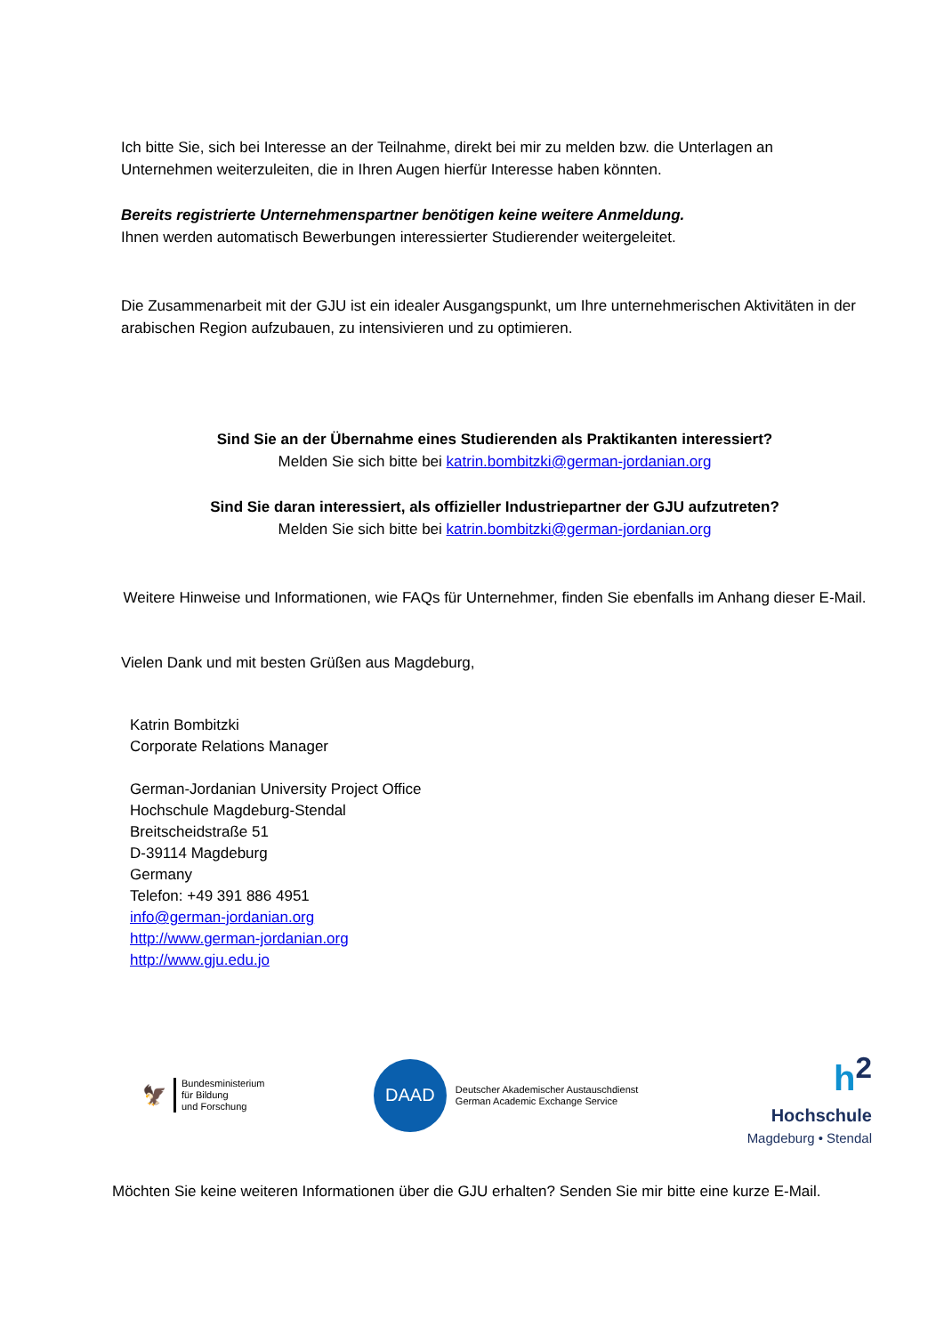Ich bitte Sie, sich bei Interesse an der Teilnahme, direkt bei mir zu melden bzw. die Unterlagen an Unternehmen weiterzuleiten, die in Ihren Augen hierfür Interesse haben könnten.
Bereits registrierte Unternehmenspartner benötigen keine weitere Anmeldung.
Ihnen werden automatisch Bewerbungen interessierter Studierender weitergeleitet.
Die Zusammenarbeit mit der GJU ist ein idealer Ausgangspunkt, um Ihre unternehmerischen Aktivitäten in der arabischen Region aufzubauen, zu intensivieren und zu optimieren.
Sind Sie an der Übernahme eines Studierenden als Praktikanten interessiert?
Melden Sie sich bitte bei katrin.bombitzki@german-jordanian.org
Sind Sie daran interessiert, als offizieller Industriepartner der GJU aufzutreten?
Melden Sie sich bitte bei katrin.bombitzki@german-jordanian.org
Weitere Hinweise und Informationen, wie FAQs für Unternehmer, finden Sie ebenfalls im Anhang dieser E-Mail.
Vielen Dank und mit besten Grüßen aus Magdeburg,
Katrin Bombitzki
Corporate Relations Manager
German-Jordanian University Project Office
Hochschule Magdeburg-Stendal
Breitscheidstraße 51
D-39114 Magdeburg
Germany
Telefon: +49 391 886 4951
info@german-jordanian.org
http://www.german-jordanian.org
http://www.gju.edu.jo
🦅
Bundesministerium
für Bildung
und Forschung
DAAD
Deutscher Akademischer Austauschdienst
German Academic Exchange Service
h<sup>2</sup>
Hochschule
Magdeburg • Stendal
Möchten Sie keine weiteren Informationen über die GJU erhalten? Senden Sie mir bitte eine kurze E-Mail.